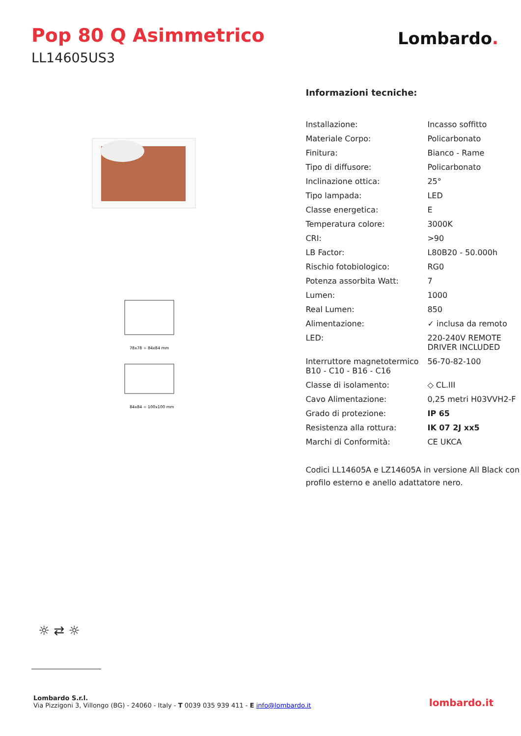Pop 80 Q Asimmetrico
LL14605US3
Lombardo.
78x78 ÷ 84x84 mm
84x84 ÷ 100x100 mm
Informazioni tecniche:
| Installazione: | Incasso soffitto |
| Materiale Corpo: | Policarbonato |
| Finitura: | Bianco - Rame |
| Tipo di diffusore: | Policarbonato |
| Inclinazione ottica: | 25° |
| Tipo lampada: | LED |
| Classe energetica: | E |
| Temperatura colore: | 3000K |
| CRI: | >90 |
| LB Factor: | L80B20 - 50.000h |
| Rischio fotobiologico: | RG0 |
| Potenza assorbita Watt: | 7 |
| Lumen: | 1000 |
| Real Lumen: | 850 |
| Alimentazione: | ✓ inclusa da remoto |
| LED: | 220-240V REMOTE DRIVER INCLUDED |
| Interruttore magnetotermico B10 - C10 - B16 - C16 | 56-70-82-100 |
| Classe di isolamento: | ◇ CL.III |
| Cavo Alimentazione: | 0,25 metri H03VVH2-F |
| Grado di protezione: | IP 65 |
| Resistenza alla rottura: | IK 07 2J xx5 |
| Marchi di Conformità: | CE UKCA |
Codici LL14605A e LZ14605A in versione All Black con profilo esterno e anello adattatore nero.
☼ ⇄ ☼
Lombardo S.r.l.
Via Pizzigoni 3, Villongo (BG) - 24060 - Italy - T 0039 035 939 411 - E info@lombardo.it
lombardo.it